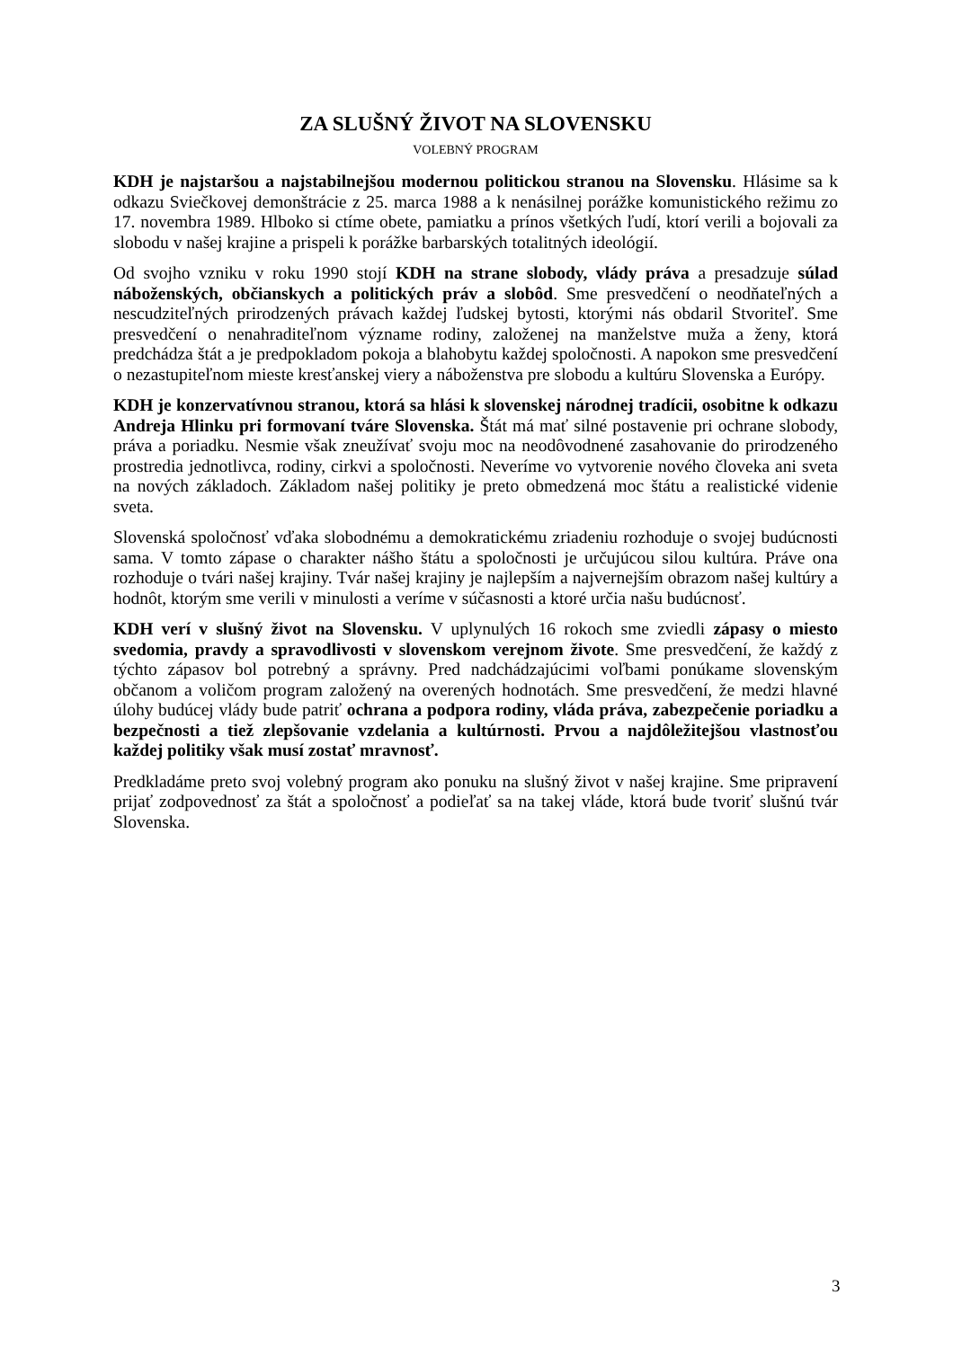ZA SLUŠNÝ ŽIVOT NA SLOVENSKU
VOLEBNÝ PROGRAM
KDH je najstaršou a najstabilnejšou modernou politickou stranou na Slovensku. Hlásime sa k odkazu Sviečkovej demonštrácie z 25. marca 1988 a k nenásilnej porážke komunistického režimu zo 17. novembra 1989. Hlboko si ctíme obete, pamiatku a prínos všetkých ľudí, ktorí verili a bojovali za slobodu v našej krajine a prispeli k porážke barbarských totalitných ideológií.
Od svojho vzniku v roku 1990 stojí KDH na strane slobody, vlády práva a presadzuje súlad náboženských, občianskych a politických práv a slobôd. Sme presvedčení o neodňateľných a nescudziteľných prirodzených právach každej ľudskej bytosti, ktorými nás obdaril Stvoriteľ. Sme presvedčení o nenahraditeľnom význame rodiny, založenej na manželstve muža a ženy, ktorá predchádza štát a je predpokladom pokoja a blahobytu každej spoločnosti. A napokon sme presvedčení o nezastupiteľnom mieste kresťanskej viery a náboženstva pre slobodu a kultúru Slovenska a Európy.
KDH je konzervatívnou stranou, ktorá sa hlási k slovenskej národnej tradícii, osobitne k odkazu Andreja Hlinku pri formovaní tváre Slovenska. Štát má mať silné postavenie pri ochrane slobody, práva a poriadku. Nesmie však zneužívať svoju moc na neodôvodnené zasahovanie do prirodzeného prostredia jednotlivca, rodiny, cirkvi a spoločnosti. Neveríme vo vytvorenie nového človeka ani sveta na nových základoch. Základom našej politiky je preto obmedzená moc štátu a realistické videnie sveta.
Slovenská spoločnosť vďaka slobodnému a demokratickému zriadeniu rozhoduje o svojej budúcnosti sama. V tomto zápase o charakter nášho štátu a spoločnosti je určujúcou silou kultúra. Práve ona rozhoduje o tvári našej krajiny. Tvár našej krajiny je najlepším a najvernejším obrazom našej kultúry a hodnôt, ktorým sme verili v minulosti a veríme v súčasnosti a ktoré určia našu budúcnosť.
KDH verí v slušný život na Slovensku. V uplynulých 16 rokoch sme zviedli zápasy o miesto svedomia, pravdy a spravodlivosti v slovenskom verejnom živote. Sme presvedčení, že každý z týchto zápasov bol potrebný a správny. Pred nadchádzajúcimi voľbami ponúkame slovenským občanom a voličom program založený na overených hodnotách. Sme presvedčení, že medzi hlavné úlohy budúcej vlády bude patriť ochrana a podpora rodiny, vláda práva, zabezpečenie poriadku a bezpečnosti a tiež zlepšovanie vzdelania a kultúrnosti. Prvou a najdôležitejšou vlastnosťou každej politiky však musí zostať mravnosť.
Predkladáme preto svoj volebný program ako ponuku na slušný život v našej krajine. Sme pripravení prijať zodpovednosť za štát a spoločnosť a podieľať sa na takej vláde, ktorá bude tvoriť slušnú tvár Slovenska.
3